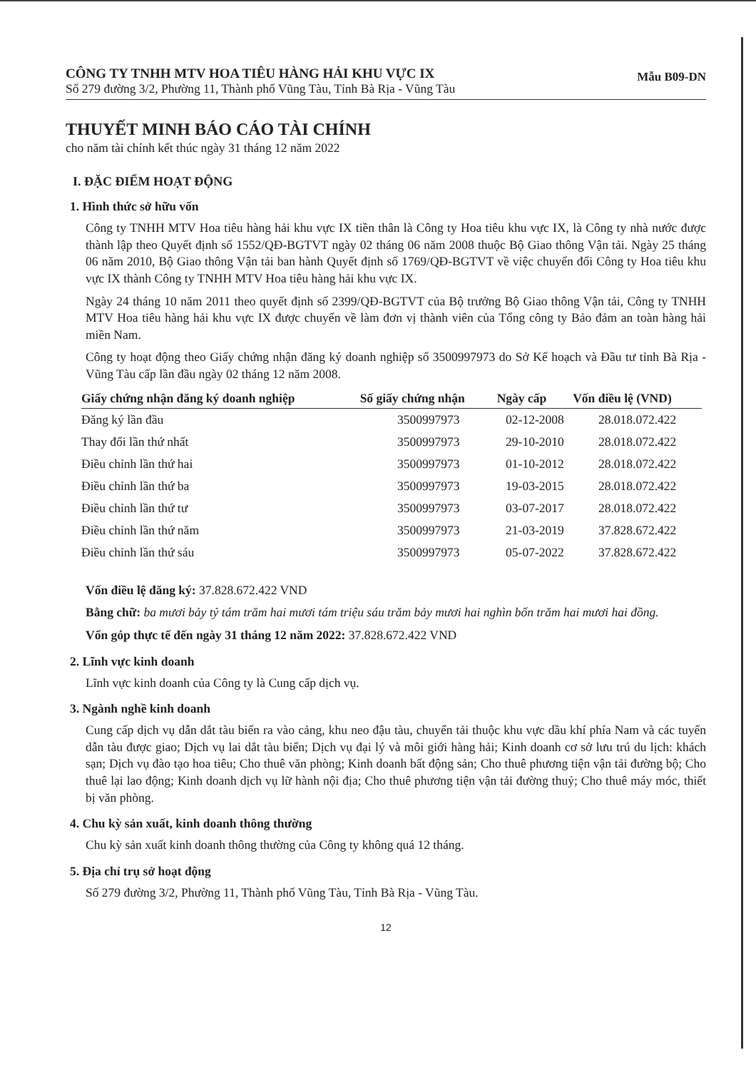CÔNG TY TNHH MTV HOA TIÊU HÀNG HẢI KHU VỰC IX
Số 279 đường 3/2, Phường 11, Thành phố Vũng Tàu, Tỉnh Bà Rịa - Vũng Tàu
Mẫu B09-DN
THUYẾT MINH BÁO CÁO TÀI CHÍNH
cho năm tài chính kết thúc ngày 31 tháng 12 năm 2022
I. ĐẶC ĐIỂM HOẠT ĐỘNG
1. Hình thức sở hữu vốn
Công ty TNHH MTV Hoa tiêu hàng hải khu vực IX tiền thân là Công ty Hoa tiêu khu vực IX, là Công ty nhà nước được thành lập theo Quyết định số 1552/QĐ-BGTVT ngày 02 tháng 06 năm 2008 thuộc Bộ Giao thông Vận tải. Ngày 25 tháng 06 năm 2010, Bộ Giao thông Vận tải ban hành Quyết định số 1769/QĐ-BGTVT về việc chuyển đổi Công ty Hoa tiêu khu vực IX thành Công ty TNHH MTV Hoa tiêu hàng hải khu vực IX.
Ngày 24 tháng 10 năm 2011 theo quyết định số 2399/QĐ-BGTVT của Bộ trưởng Bộ Giao thông Vận tải, Công ty TNHH MTV Hoa tiêu hàng hải khu vực IX được chuyển về làm đơn vị thành viên của Tổng công ty Bảo đảm an toàn hàng hải miền Nam.
Công ty hoạt động theo Giấy chứng nhận đăng ký doanh nghiệp số 3500997973 do Sở Kế hoạch và Đầu tư tỉnh Bà Rịa - Vũng Tàu cấp lần đầu ngày 02 tháng 12 năm 2008.
| Giấy chứng nhận đăng ký doanh nghiệp | Số giấy chứng nhận | Ngày cấp | Vốn điều lệ (VND) |
| --- | --- | --- | --- |
| Đăng ký lần đầu | 3500997973 | 02-12-2008 | 28.018.072.422 |
| Thay đổi lần thứ nhất | 3500997973 | 29-10-2010 | 28.018.072.422 |
| Điều chỉnh lần thứ hai | 3500997973 | 01-10-2012 | 28.018.072.422 |
| Điều chỉnh lần thứ ba | 3500997973 | 19-03-2015 | 28.018.072.422 |
| Điều chỉnh lần thứ tư | 3500997973 | 03-07-2017 | 28.018.072.422 |
| Điều chỉnh lần thứ năm | 3500997973 | 21-03-2019 | 37.828.672.422 |
| Điều chỉnh lần thứ sáu | 3500997973 | 05-07-2022 | 37.828.672.422 |
Vốn điều lệ đăng ký: 37.828.672.422 VND
Bằng chữ: ba mươi bảy tỷ tám trăm hai mươi tám triệu sáu trăm bảy mươi hai nghìn bốn trăm hai mươi hai đồng.
Vốn góp thực tế đến ngày 31 tháng 12 năm 2022: 37.828.672.422 VND
2. Lĩnh vực kinh doanh
Lĩnh vực kinh doanh của Công ty là Cung cấp dịch vụ.
3. Ngành nghề kinh doanh
Cung cấp dịch vụ dẫn dắt tàu biển ra vào cảng, khu neo đậu tàu, chuyển tải thuộc khu vực dầu khí phía Nam và các tuyến dẫn tàu được giao; Dịch vụ lai dắt tàu biển; Dịch vụ đại lý và môi giới hàng hải; Kinh doanh cơ sở lưu trú du lịch: khách sạn; Dịch vụ đào tạo hoa tiêu; Cho thuê văn phòng; Kinh doanh bất động sản; Cho thuê phương tiện vận tải đường bộ; Cho thuê lại lao động; Kinh doanh dịch vụ lữ hành nội địa; Cho thuê phương tiện vận tải đường thuỷ; Cho thuê máy móc, thiết bị văn phòng.
4. Chu kỳ sản xuất, kinh doanh thông thường
Chu kỳ sản xuất kinh doanh thông thường của Công ty không quá 12 tháng.
5. Địa chỉ trụ sở hoạt động
Số 279 đường 3/2, Phường 11, Thành phố Vũng Tàu, Tỉnh Bà Rịa - Vũng Tàu.
12